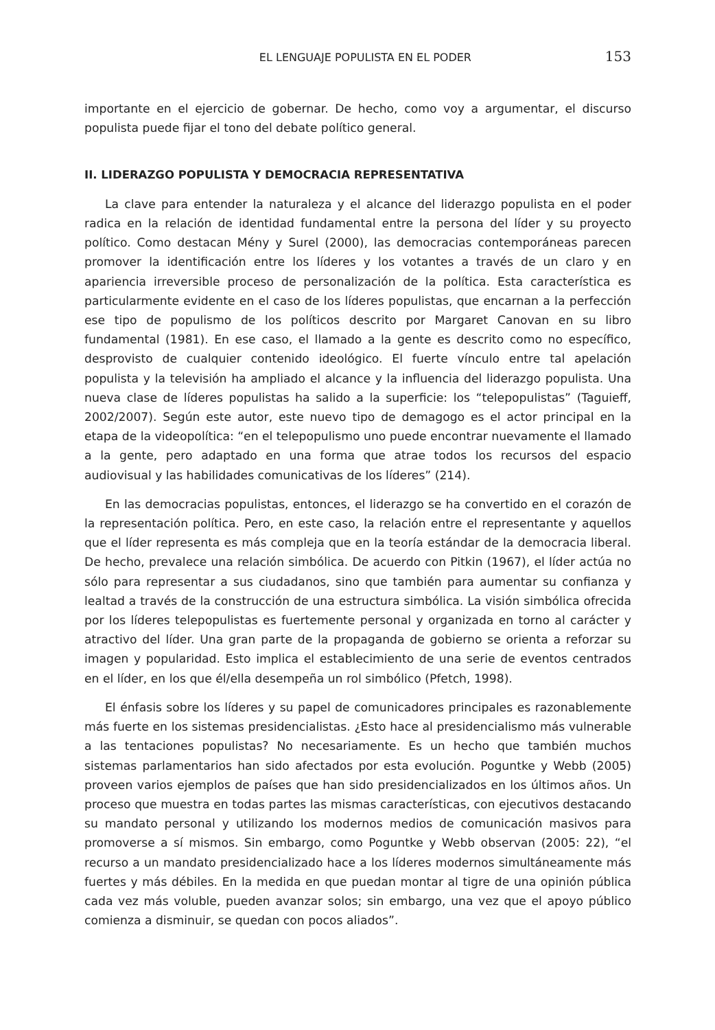EL LENGUAJE POPULISTA EN EL PODER 153
importante en el ejercicio de gobernar. De hecho, como voy a argumentar, el discurso populista puede fijar el tono del debate político general.
II. LIDERAZGO POPULISTA Y DEMOCRACIA REPRESENTATIVA
La clave para entender la naturaleza y el alcance del liderazgo populista en el poder radica en la relación de identidad fundamental entre la persona del líder y su proyecto político. Como destacan Mény y Surel (2000), las democracias contemporáneas parecen promover la identificación entre los líderes y los votantes a través de un claro y en apariencia irreversible proceso de personalización de la política. Esta característica es particularmente evidente en el caso de los líderes populistas, que encarnan a la perfección ese tipo de populismo de los políticos descrito por Margaret Canovan en su libro fundamental (1981). En ese caso, el llamado a la gente es descrito como no específico, desprovisto de cualquier contenido ideológico. El fuerte vínculo entre tal apelación populista y la televisión ha ampliado el alcance y la influencia del liderazgo populista. Una nueva clase de líderes populistas ha salido a la superficie: los “telepopulistas” (Taguieff, 2002/2007). Según este autor, este nuevo tipo de demagogo es el actor principal en la etapa de la videopolítica: “en el telepopulismo uno puede encontrar nuevamente el llamado a la gente, pero adaptado en una forma que atrae todos los recursos del espacio audiovisual y las habilidades comunicativas de los líderes” (214).
En las democracias populistas, entonces, el liderazgo se ha convertido en el corazón de la representación política. Pero, en este caso, la relación entre el representante y aquellos que el líder representa es más compleja que en la teoría estándar de la democracia liberal. De hecho, prevalece una relación simbólica. De acuerdo con Pitkin (1967), el líder actúa no sólo para representar a sus ciudadanos, sino que también para aumentar su confianza y lealtad a través de la construcción de una estructura simbólica. La visión simbólica ofrecida por los líderes telepopulistas es fuertemente personal y organizada en torno al carácter y atractivo del líder. Una gran parte de la propaganda de gobierno se orienta a reforzar su imagen y popularidad. Esto implica el establecimiento de una serie de eventos centrados en el líder, en los que él/ella desempeña un rol simbólico (Pfetch, 1998).
El énfasis sobre los líderes y su papel de comunicadores principales es razonablemente más fuerte en los sistemas presidencialistas. ¿Esto hace al presidencialismo más vulnerable a las tentaciones populistas? No necesariamente. Es un hecho que también muchos sistemas parlamentarios han sido afectados por esta evolución. Poguntke y Webb (2005) proveen varios ejemplos de países que han sido presidencializados en los últimos años. Un proceso que muestra en todas partes las mismas características, con ejecutivos destacando su mandato personal y utilizando los modernos medios de comunicación masivos para promoverse a sí mismos. Sin embargo, como Poguntke y Webb observan (2005: 22), “el recurso a un mandato presidencializado hace a los líderes modernos simultáneamente más fuertes y más débiles. En la medida en que puedan montar al tigre de una opinión pública cada vez más voluble, pueden avanzar solos; sin embargo, una vez que el apoyo público comienza a disminuir, se quedan con pocos aliados”.